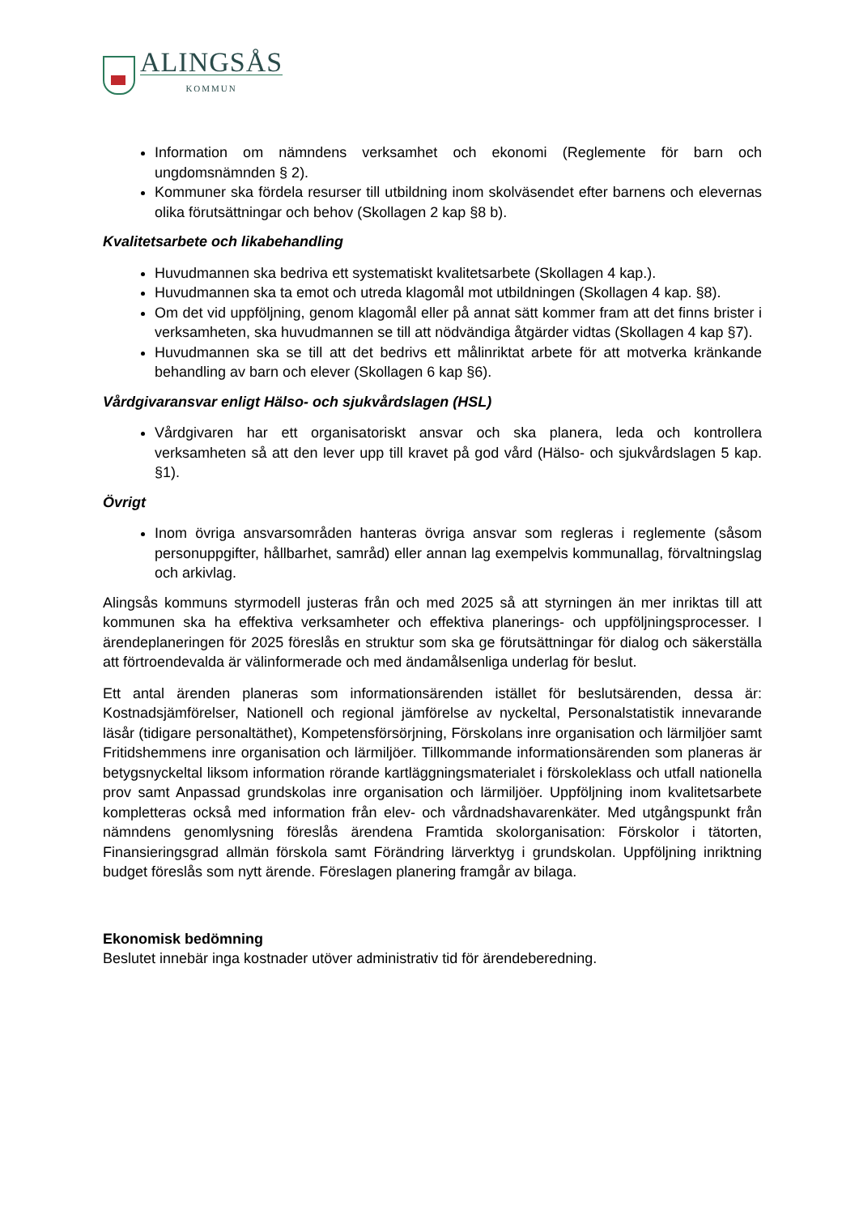ALINGSÅS
KOMMUN
Information om nämndens verksamhet och ekonomi (Reglemente för barn och ungdomsnämnden § 2).
Kommuner ska fördela resurser till utbildning inom skolväsendet efter barnens och elevernas olika förutsättningar och behov (Skollagen 2 kap §8 b).
Kvalitetsarbete och likabehandling
Huvudmannen ska bedriva ett systematiskt kvalitetsarbete (Skollagen 4 kap.).
Huvudmannen ska ta emot och utreda klagomål mot utbildningen (Skollagen 4 kap. §8).
Om det vid uppföljning, genom klagomål eller på annat sätt kommer fram att det finns brister i verksamheten, ska huvudmannen se till att nödvändiga åtgärder vidtas (Skollagen 4 kap §7).
Huvudmannen ska se till att det bedrivs ett målinriktat arbete för att motverka kränkande behandling av barn och elever (Skollagen 6 kap §6).
Vårdgivaransvar enligt Hälso- och sjukvårdslagen (HSL)
Vårdgivaren har ett organisatoriskt ansvar och ska planera, leda och kontrollera verksamheten så att den lever upp till kravet på god vård (Hälso- och sjukvårdslagen 5 kap. §1).
Övrigt
Inom övriga ansvarsområden hanteras övriga ansvar som regleras i reglemente (såsom personuppgifter, hållbarhet, samråd) eller annan lag exempelvis kommunallag, förvaltningslag och arkivlag.
Alingsås kommuns styrmodell justeras från och med 2025 så att styrningen än mer inriktas till att kommunen ska ha effektiva verksamheter och effektiva planerings- och uppföljningsprocesser. I ärendeplaneringen för 2025 föreslås en struktur som ska ge förutsättningar för dialog och säkerställa att förtroendevalda är välinformerade och med ändamålsenliga underlag för beslut.
Ett antal ärenden planeras som informationsärenden istället för beslutsärenden, dessa är: Kostnadsjämförelser, Nationell och regional jämförelse av nyckeltal, Personalstatistik innevarande läsår (tidigare personaltäthet), Kompetensförsörjning, Förskolans inre organisation och lärmiljöer samt Fritidshemmens inre organisation och lärmiljöer. Tillkommande informationsärenden som planeras är betygsnyckeltal liksom information rörande kartläggningsmaterialet i förskoleklass och utfall nationella prov samt Anpassad grundskolas inre organisation och lärmiljöer. Uppföljning inom kvalitetsarbete kompletteras också med information från elev- och vårdnadshavarenkäter. Med utgångspunkt från nämndens genomlysning föreslås ärendena Framtida skolorganisation: Förskolor i tätorten, Finansieringsgrad allmän förskola samt Förändring lärverktyg i grundskolan. Uppföljning inriktning budget föreslås som nytt ärende. Föreslagen planering framgår av bilaga.
Ekonomisk bedömning
Beslutet innebär inga kostnader utöver administrativ tid för ärendeberedning.